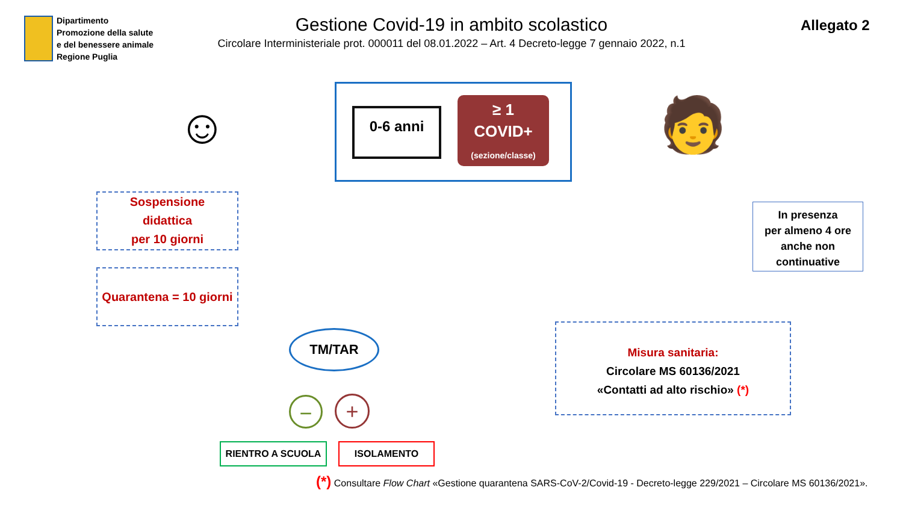Dipartimento
Promozione della salute
e del benessere animale
Regione Puglia
Gestione Covid-19 in ambito scolastico
Circolare Interministeriale prot. 000011 del 08.01.2022 – Art. 4 Decreto-legge 7 gennaio 2022, n.1
Allegato 2
☺ 0-6 anni
≥ 1
COVID+
(sezione/classe)
🧑
In presenza
per almeno 4 ore
anche non
continuative
Sospensione
didattica
per 10 giorni
Quarantena = 10 giorni
TM/TAR
− +
RIENTRO A SCUOLA ISOLAMENTO
Misura sanitaria:
Circolare MS 60136/2021
«Contatti ad alto rischio» (*)
(*) Consultare Flow Chart «Gestione quarantena SARS-CoV-2/Covid-19 - Decreto-legge 229/2021 – Circolare MS 60136/2021».